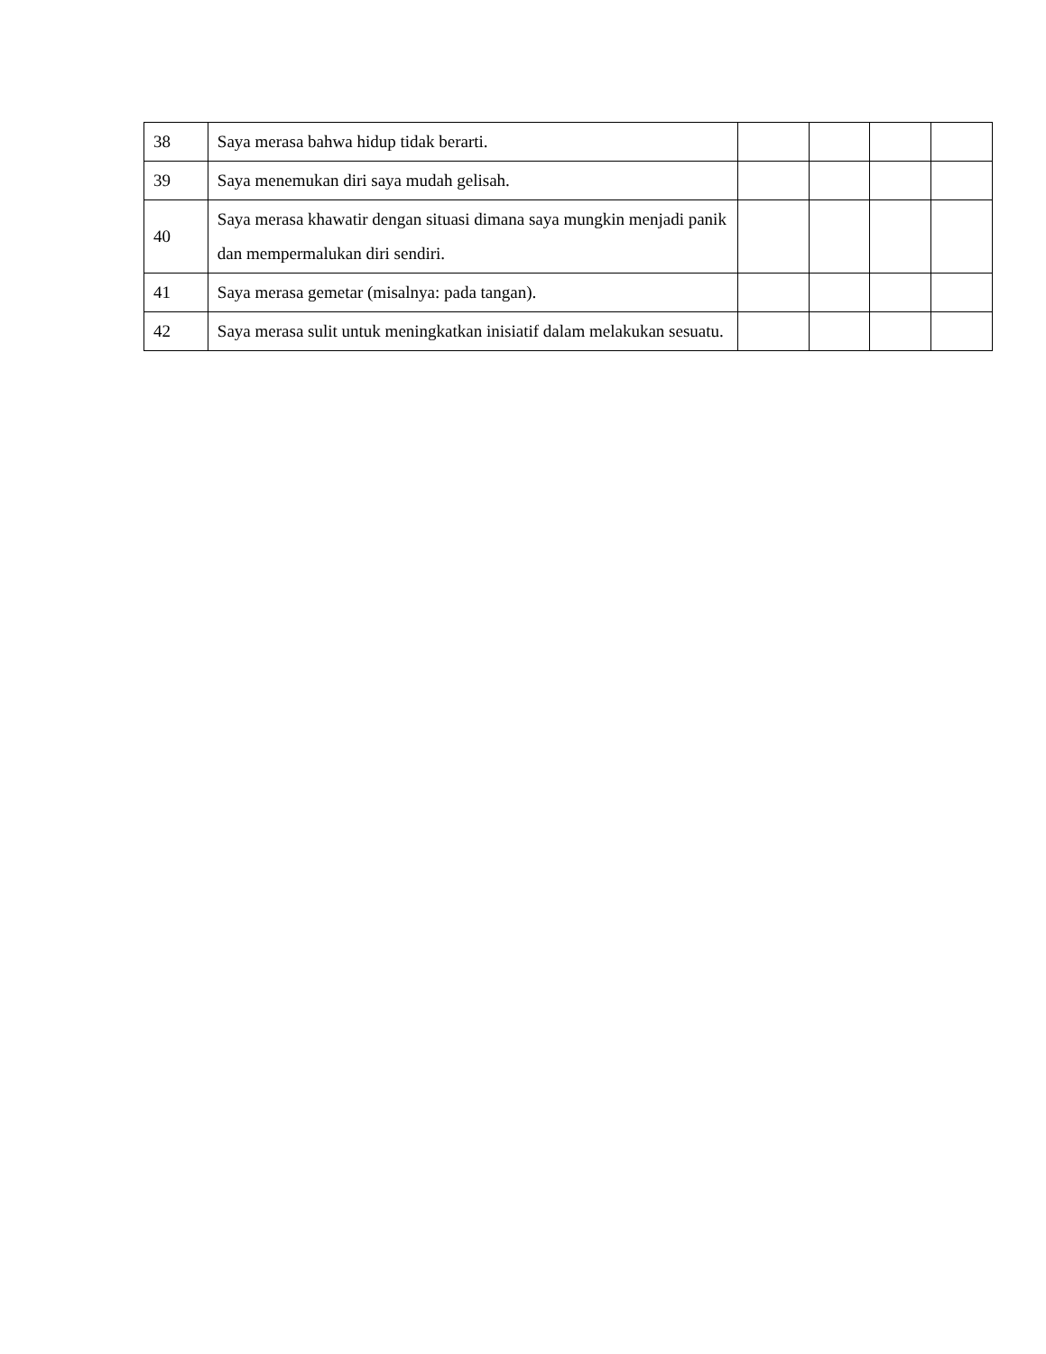| 38 | Saya merasa bahwa hidup tidak berarti. | | | | |
| 39 | Saya menemukan diri saya mudah gelisah. | | | | |
| 40 | Saya merasa khawatir dengan situasi dimana saya mungkin menjadi panik dan mempermalukan diri sendiri. | | | | |
| 41 | Saya merasa gemetar (misalnya: pada tangan). | | | | |
| 42 | Saya merasa sulit untuk meningkatkan inisiatif dalam melakukan sesuatu. | | | | |